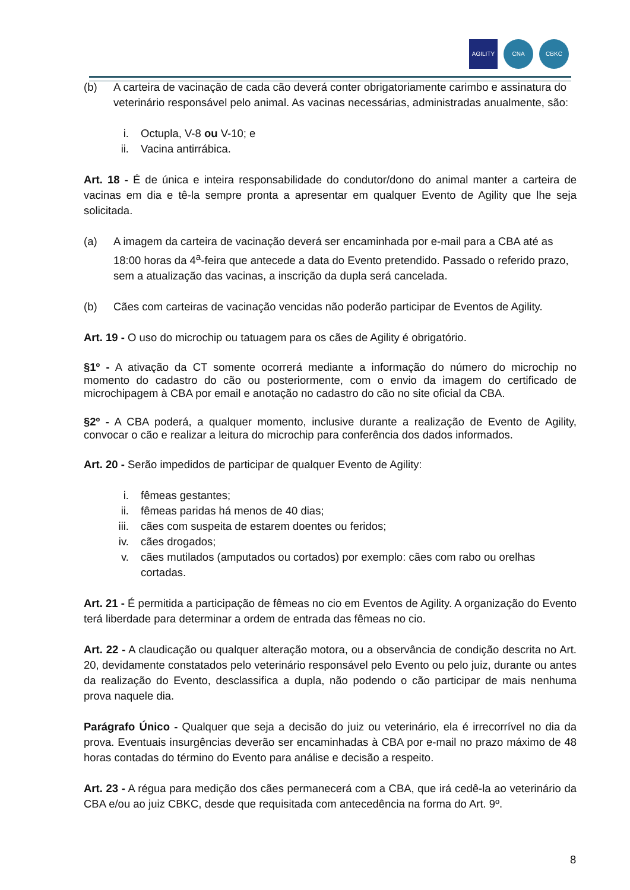AGILITY CNA CBKC
(b) A carteira de vacinação de cada cão deverá conter obrigatoriamente carimbo e assinatura do veterinário responsável pelo animal. As vacinas necessárias, administradas anualmente, são:
i. Octupla, V-8 ou V-10; e
ii. Vacina antirrábica.
Art. 18 - É de única e inteira responsabilidade do condutor/dono do animal manter a carteira de vacinas em dia e tê-la sempre pronta a apresentar em qualquer Evento de Agility que lhe seja solicitada.
(a) A imagem da carteira de vacinação deverá ser encaminhada por e-mail para a CBA até as 18:00 horas da 4<sup>a</sup>-feira que antecede a data do Evento pretendido. Passado o referido prazo, sem a atualização das vacinas, a inscrição da dupla será cancelada.
(b) Cães com carteiras de vacinação vencidas não poderão participar de Eventos de Agility.
Art. 19 - O uso do microchip ou tatuagem para os cães de Agility é obrigatório.
§1º - A ativação da CT somente ocorrerá mediante a informação do número do microchip no momento do cadastro do cão ou posteriormente, com o envio da imagem do certificado de microchipagem à CBA por email e anotação no cadastro do cão no site oficial da CBA.
§2º - A CBA poderá, a qualquer momento, inclusive durante a realização de Evento de Agility, convocar o cão e realizar a leitura do microchip para conferência dos dados informados.
Art. 20 - Serão impedidos de participar de qualquer Evento de Agility:
i. fêmeas gestantes;
ii. fêmeas paridas há menos de 40 dias;
iii. cães com suspeita de estarem doentes ou feridos;
iv. cães drogados;
v. cães mutilados (amputados ou cortados) por exemplo: cães com rabo ou orelhas cortadas.
Art. 21 - É permitida a participação de fêmeas no cio em Eventos de Agility. A organização do Evento terá liberdade para determinar a ordem de entrada das fêmeas no cio.
Art. 22 - A claudicação ou qualquer alteração motora, ou a observância de condição descrita no Art. 20, devidamente constatados pelo veterinário responsável pelo Evento ou pelo juiz, durante ou antes da realização do Evento, desclassifica a dupla, não podendo o cão participar de mais nenhuma prova naquele dia.
Parágrafo Único - Qualquer que seja a decisão do juiz ou veterinário, ela é irrecorrível no dia da prova. Eventuais insurgências deverão ser encaminhadas à CBA por e-mail no prazo máximo de 48 horas contadas do término do Evento para análise e decisão a respeito.
Art. 23 - A régua para medição dos cães permanecerá com a CBA, que irá cedê-la ao veterinário da CBA e/ou ao juiz CBKC, desde que requisitada com antecedência na forma do Art. 9º.
8